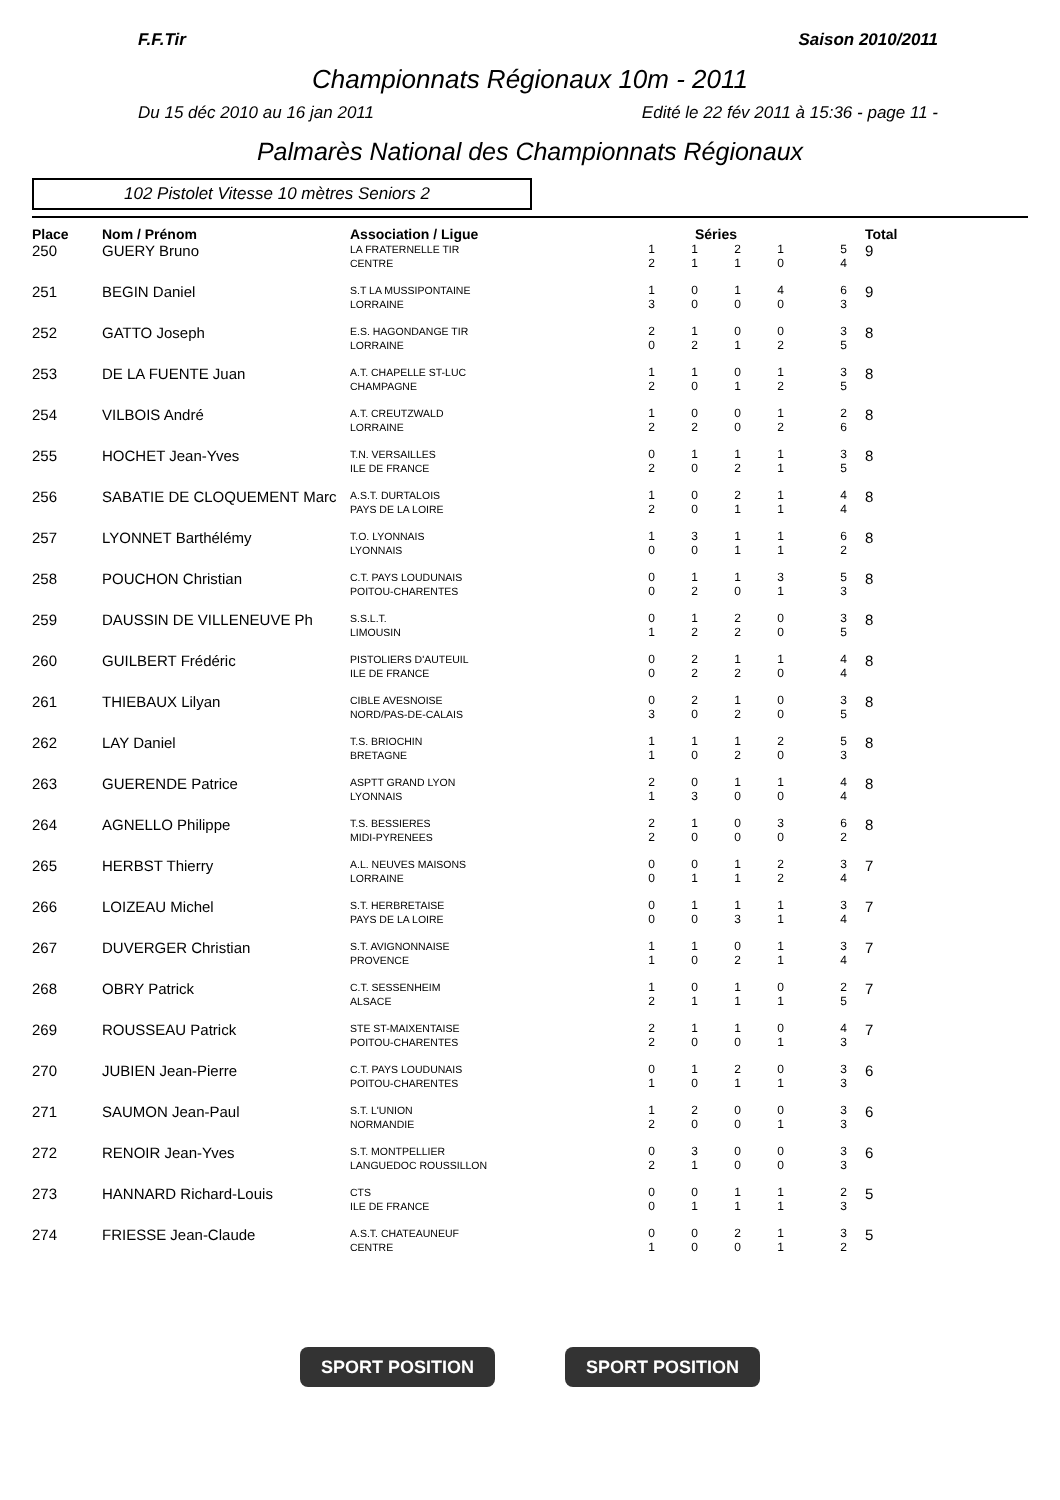F.F.Tir Saison 2010/2011
Championnats Régionaux 10m - 2011
Du 15 déc 2010 au 16 jan 2011 Edité le 22 fév 2011 à 15:36 - page 11 -
Palmarès National des Championnats Régionaux
102 Pistolet Vitesse 10 mètres Seniors 2
| Place | Nom / Prénom | Association / Ligue | Séries | | | | | | Total |
| --- | --- | --- | --- | --- | --- | --- | --- | --- | --- |
| 250 | GUERY Bruno | LA FRATERNELLE TIR CENTRE | 1 2 | 1 1 | 2 1 | 1 0 | | 5 4 | 9 |
| 251 | BEGIN Daniel | S.T LA MUSSIPONTAINE LORRAINE | 1 3 | 0 0 | 1 0 | 4 0 | | 6 3 | 9 |
| 252 | GATTO Joseph | E.S. HAGONDANGE TIR LORRAINE | 2 0 | 1 2 | 0 1 | 0 2 | | 3 5 | 8 |
| 253 | DE LA FUENTE Juan | A.T. CHAPELLE ST-LUC CHAMPAGNE | 1 2 | 1 0 | 0 1 | 1 2 | | 3 5 | 8 |
| 254 | VILBOIS André | A.T. CREUTZWALD LORRAINE | 1 2 | 0 2 | 0 0 | 1 2 | | 2 6 | 8 |
| 255 | HOCHET Jean-Yves | T.N. VERSAILLES ILE DE FRANCE | 0 2 | 1 0 | 1 2 | 1 1 | | 3 5 | 8 |
| 256 | SABATIE DE CLOQUEMENT Marc | A.S.T. DURTALOIS PAYS DE LA LOIRE | 1 2 | 0 0 | 2 1 | 1 1 | | 4 4 | 8 |
| 257 | LYONNET Barthélémy | T.O. LYONNAIS LYONNAIS | 1 0 | 3 0 | 1 1 | 1 1 | | 6 2 | 8 |
| 258 | POUCHON Christian | C.T. PAYS LOUDUNAIS POITOU-CHARENTES | 0 0 | 1 2 | 1 0 | 3 1 | | 5 3 | 8 |
| 259 | DAUSSIN DE VILLENEUVE Ph | S.S.L.T. LIMOUSIN | 0 1 | 1 2 | 2 2 | 0 0 | | 3 5 | 8 |
| 260 | GUILBERT Frédéric | PISTOLIERS D'AUTEUIL ILE DE FRANCE | 0 0 | 2 2 | 1 2 | 1 0 | | 4 4 | 8 |
| 261 | THIEBAUX Lilyan | CIBLE AVESNOISE NORD/PAS-DE-CALAIS | 0 3 | 2 0 | 1 2 | 0 0 | | 3 5 | 8 |
| 262 | LAY Daniel | T.S. BRIOCHIN BRETAGNE | 1 1 | 1 0 | 1 2 | 2 0 | | 5 3 | 8 |
| 263 | GUERENDE Patrice | ASPTT GRAND LYON LYONNAIS | 2 1 | 0 3 | 1 0 | 1 0 | | 4 4 | 8 |
| 264 | AGNELLO Philippe | T.S. BESSIERES MIDI-PYRENEES | 2 2 | 1 0 | 0 0 | 3 0 | | 6 2 | 8 |
| 265 | HERBST Thierry | A.L. NEUVES MAISONS LORRAINE | 0 0 | 0 1 | 1 1 | 2 2 | | 3 4 | 7 |
| 266 | LOIZEAU Michel | S.T. HERBRETAISE PAYS DE LA LOIRE | 0 0 | 1 0 | 1 3 | 1 1 | | 3 4 | 7 |
| 267 | DUVERGER Christian | S.T. AVIGNONNAISE PROVENCE | 1 1 | 1 0 | 0 2 | 1 1 | | 3 4 | 7 |
| 268 | OBRY Patrick | C.T. SESSENHEIM ALSACE | 1 2 | 0 1 | 1 1 | 0 1 | | 2 5 | 7 |
| 269 | ROUSSEAU Patrick | STE ST-MAIXENTAISE POITOU-CHARENTES | 2 2 | 1 0 | 1 0 | 0 1 | | 4 3 | 7 |
| 270 | JUBIEN Jean-Pierre | C.T. PAYS LOUDUNAIS POITOU-CHARENTES | 0 1 | 1 0 | 2 1 | 0 1 | | 3 3 | 6 |
| 271 | SAUMON Jean-Paul | S.T. L'UNION NORMANDIE | 1 2 | 2 0 | 0 0 | 0 1 | | 3 3 | 6 |
| 272 | RENOIR Jean-Yves | S.T. MONTPELLIER LANGUEDOC ROUSSILLON | 0 2 | 3 1 | 0 0 | 0 0 | | 3 3 | 6 |
| 273 | HANNARD Richard-Louis | CTS ILE DE FRANCE | 0 0 | 0 1 | 1 1 | 1 1 | | 2 3 | 5 |
| 274 | FRIESSE Jean-Claude | A.S.T. CHATEAUNEUF CENTRE | 0 1 | 0 0 | 2 0 | 1 1 | | 3 2 | 5 |
SPORT POSITION SPORT POSITION